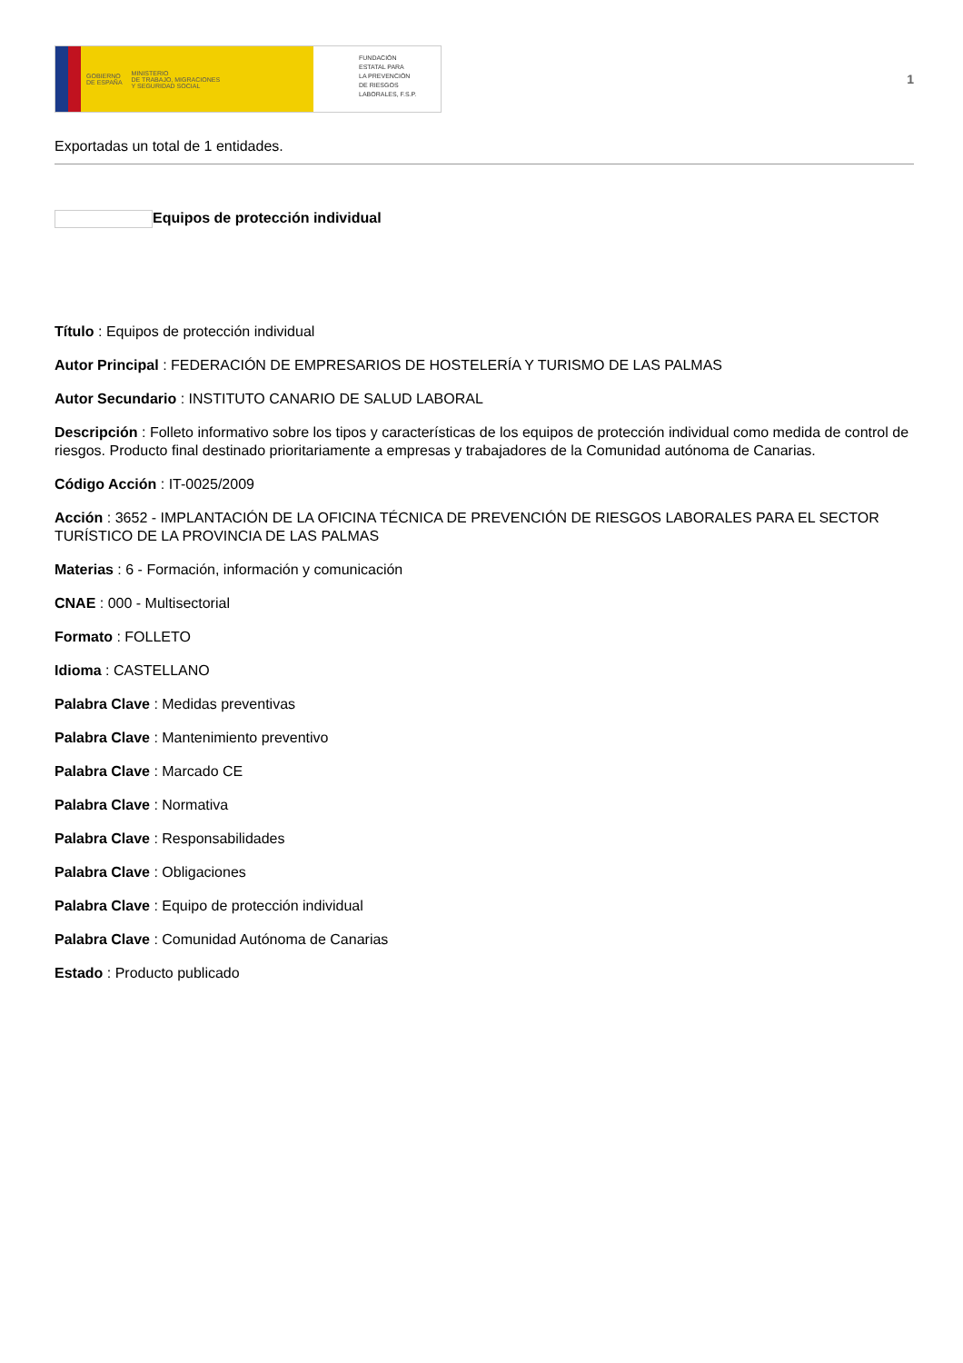GOBIERNO
DE ESPAÑA MINISTERIO
DE TRABAJO, MIGRACIONES
Y SEGURIDAD SOCIAL
FUNDACIÓN
ESTATAL PARA
LA PREVENCIÓN
DE RIESGOS
LABORALES, F.S.P.
1
Exportadas un total de 1 entidades.
Equipos de protección individual
Título : Equipos de protección individual
Autor Principal : FEDERACIÓN DE EMPRESARIOS DE HOSTELERÍA Y TURISMO DE LAS PALMAS
Autor Secundario : INSTITUTO CANARIO DE SALUD LABORAL
Descripción : Folleto informativo sobre los tipos y características de los equipos de protección individual como medida de control de riesgos. Producto final destinado prioritariamente a empresas y trabajadores de la Comunidad autónoma de Canarias.
Código Acción : IT-0025/2009
Acción : 3652 - IMPLANTACIÓN DE LA OFICINA TÉCNICA DE PREVENCIÓN DE RIESGOS LABORALES PARA EL SECTOR TURÍSTICO DE LA PROVINCIA DE LAS PALMAS
Materias : 6 - Formación, información y comunicación
CNAE : 000 - Multisectorial
Formato : FOLLETO
Idioma : CASTELLANO
Palabra Clave : Medidas preventivas
Palabra Clave : Mantenimiento preventivo
Palabra Clave : Marcado CE
Palabra Clave : Normativa
Palabra Clave : Responsabilidades
Palabra Clave : Obligaciones
Palabra Clave : Equipo de protección individual
Palabra Clave : Comunidad Autónoma de Canarias
Estado : Producto publicado